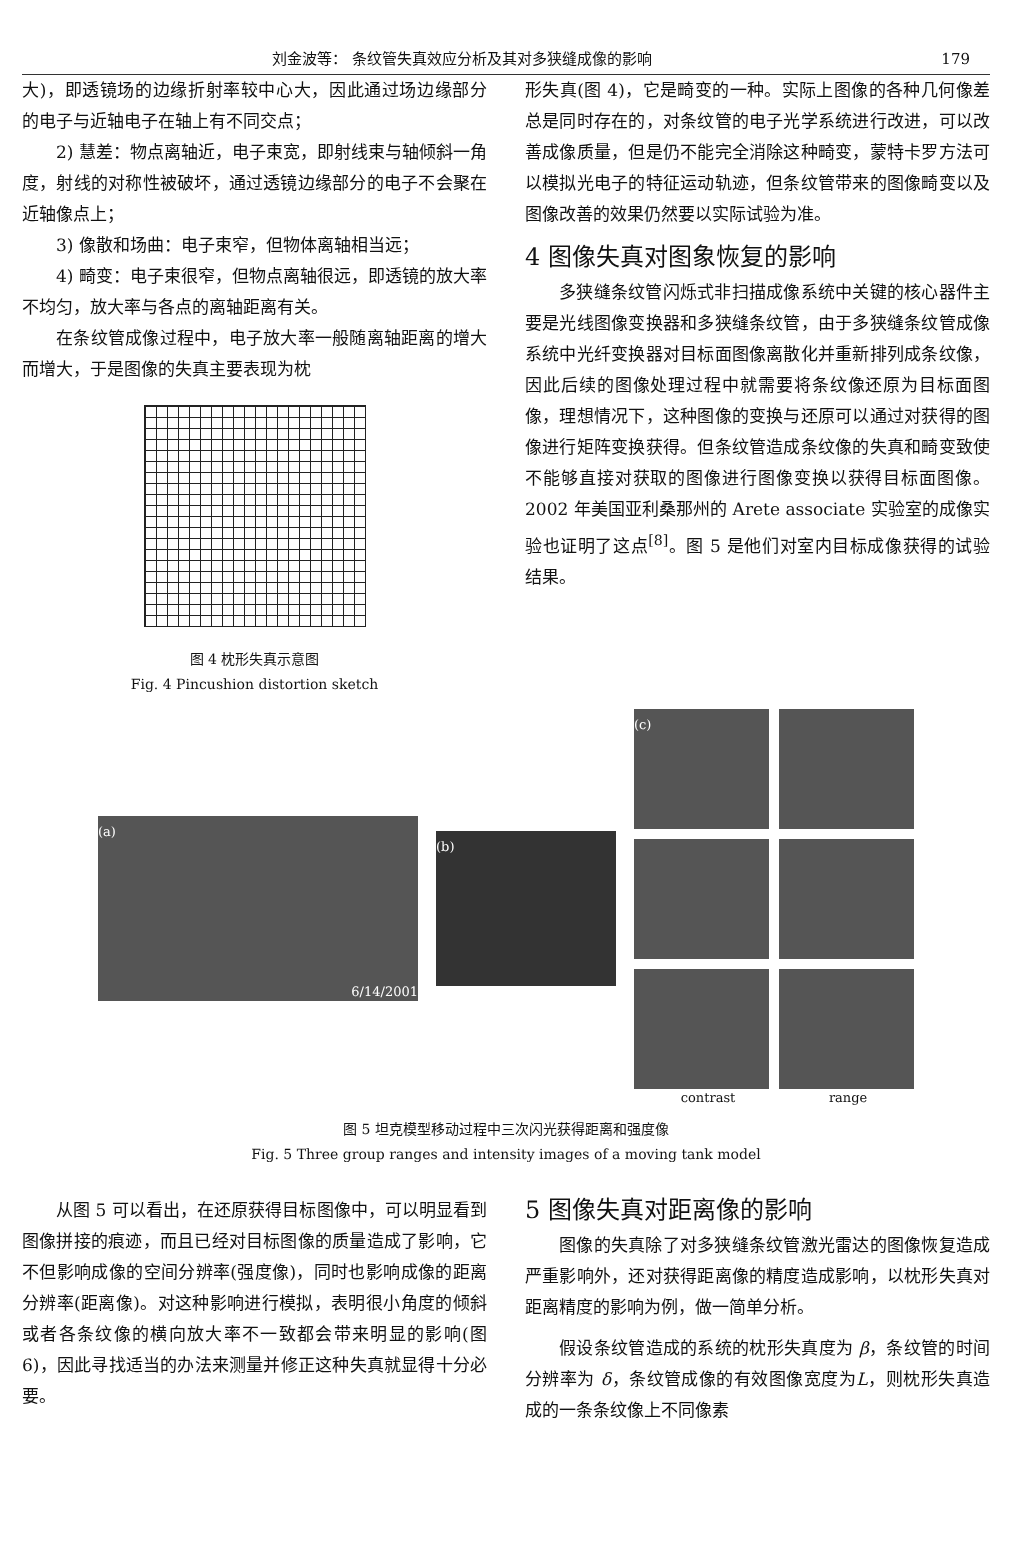刘金波等： 条纹管失真效应分析及其对多狭缝成像的影响 179
大)，即透镜场的边缘折射率较中心大，因此通过场边缘部分的电子与近轴电子在轴上有不同交点；
2) 慧差：物点离轴近，电子束宽，即射线束与轴倾斜一角度，射线的对称性被破坏，通过透镜边缘部分的电子不会聚在近轴像点上；
3) 像散和场曲：电子束窄，但物体离轴相当远；
4) 畸变：电子束很窄，但物点离轴很远，即透镜的放大率不均匀，放大率与各点的离轴距离有关。
在条纹管成像过程中，电子放大率一般随离轴距离的增大而增大，于是图像的失真主要表现为枕
图 4 枕形失真示意图
Fig. 4 Pincushion distortion sketch
形失真(图 4)，它是畸变的一种。实际上图像的各种几何像差总是同时存在的，对条纹管的电子光学系统进行改进，可以改善成像质量，但是仍不能完全消除这种畸变，蒙特卡罗方法可以模拟光电子的特征运动轨迹，但条纹管带来的图像畸变以及图像改善的效果仍然要以实际试验为准。
4 图像失真对图象恢复的影响
多狭缝条纹管闪烁式非扫描成像系统中关键的核心器件主要是光线图像变换器和多狭缝条纹管，由于多狭缝条纹管成像系统中光纤变换器对目标面图像离散化并重新排列成条纹像，因此后续的图像处理过程中就需要将条纹像还原为目标面图像，理想情况下，这种图像的变换与还原可以通过对获得的图像进行矩阵变换获得。但条纹管造成条纹像的失真和畸变致使不能够直接对获取的图像进行图像变换以获得目标面图像。2002 年美国亚利桑那州的 Arete associate 实验室的成像实验也证明了这点<sup>[8]</sup>。图 5 是他们对室内目标成像获得的试验结果。
(a) 6/14/2001
(b)
(c)
contrast range
图 5 坦克模型移动过程中三次闪光获得距离和强度像
Fig. 5 Three group ranges and intensity images of a moving tank model
从图 5 可以看出，在还原获得目标图像中，可以明显看到图像拼接的痕迹，而且已经对目标图像的质量造成了影响，它不但影响成像的空间分辨率(强度像)，同时也影响成像的距离分辨率(距离像)。对这种影响进行模拟，表明很小角度的倾斜或者各条纹像的横向放大率不一致都会带来明显的影响(图 6)，因此寻找适当的办法来测量并修正这种失真就显得十分必要。
5 图像失真对距离像的影响
图像的失真除了对多狭缝条纹管激光雷达的图像恢复造成严重影响外，还对获得距离像的精度造成影响，以枕形失真对距离精度的影响为例，做一简单分析。
假设条纹管造成的系统的枕形失真度为 β，条纹管的时间分辨率为 δ，条纹管成像的有效图像宽度为L，则枕形失真造成的一条条纹像上不同像素